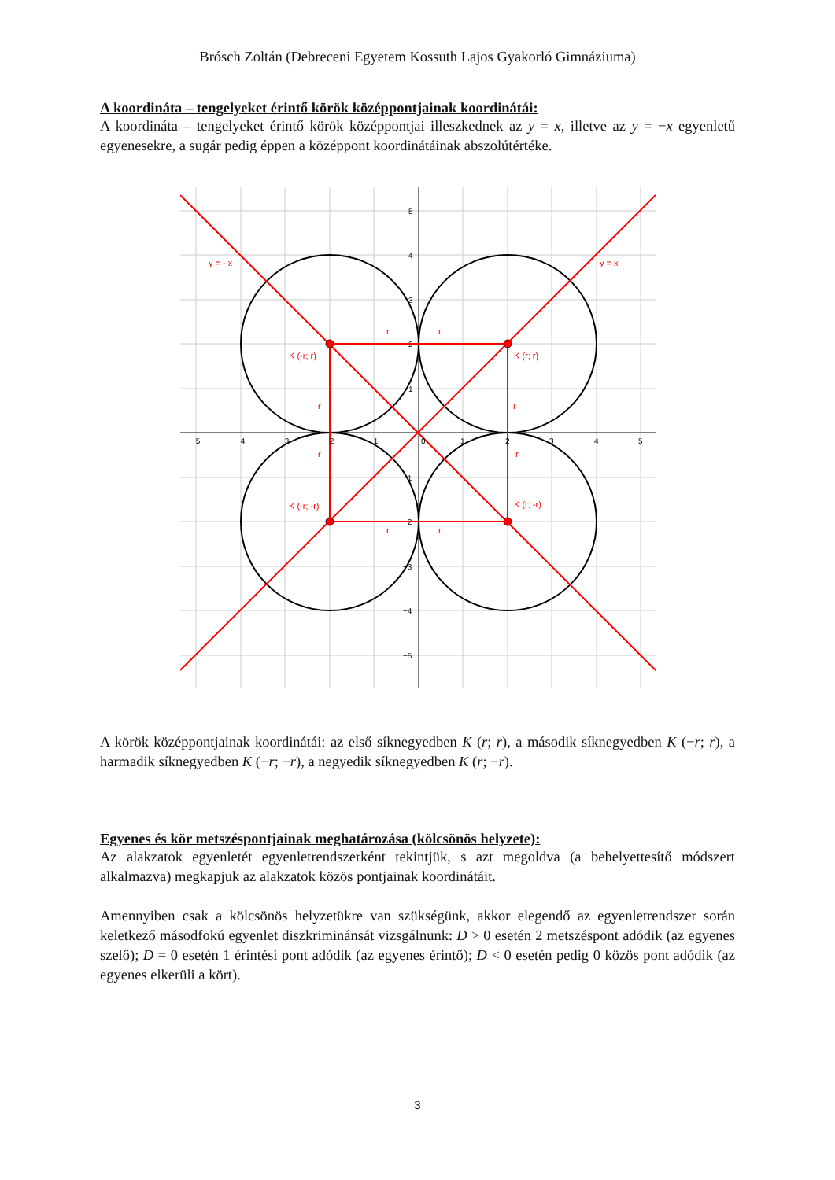Brósch Zoltán (Debreceni Egyetem Kossuth Lajos Gyakorló Gimnáziuma)
A koordináta – tengelyeket érintő körök középpontjainak koordinátái:
A koordináta – tengelyeket érintő körök középpontjai illeszkednek az y = x, illetve az y = −x egyenletű egyenesekre, a sugár pedig éppen a középpont koordinátáinak abszolútértéke.
y = - x
y = x
K (-r; r)
K (r; r)
K (-r; -r)
K (r; -r)
r
r
r
r
r
r
r
r
−5
−4
−3
−2
−1
0
1
2
3
4
5
5
4
3
2
1
−1
−2
−3
−4
−5
A körök középpontjainak koordinátái: az első síknegyedben K (r; r), a második síknegyedben K (−r; r), a harmadik síknegyedben K (−r; −r), a negyedik síknegyedben K (r; −r).
Egyenes és kör metszéspontjainak meghatározása (kölcsönös helyzete):
Az alakzatok egyenletét egyenletrendszerként tekintjük, s azt megoldva (a behelyettesítő módszert alkalmazva) megkapjuk az alakzatok közös pontjainak koordinátáit.
Amennyiben csak a kölcsönös helyzetükre van szükségünk, akkor elegendő az egyenletrendszer során keletkező másodfokú egyenlet diszkriminánsát vizsgálnunk: D > 0 esetén 2 metszéspont adódik (az egyenes szelő); D = 0 esetén 1 érintési pont adódik (az egyenes érintő); D < 0 esetén pedig 0 közös pont adódik (az egyenes elkerüli a kört).
3